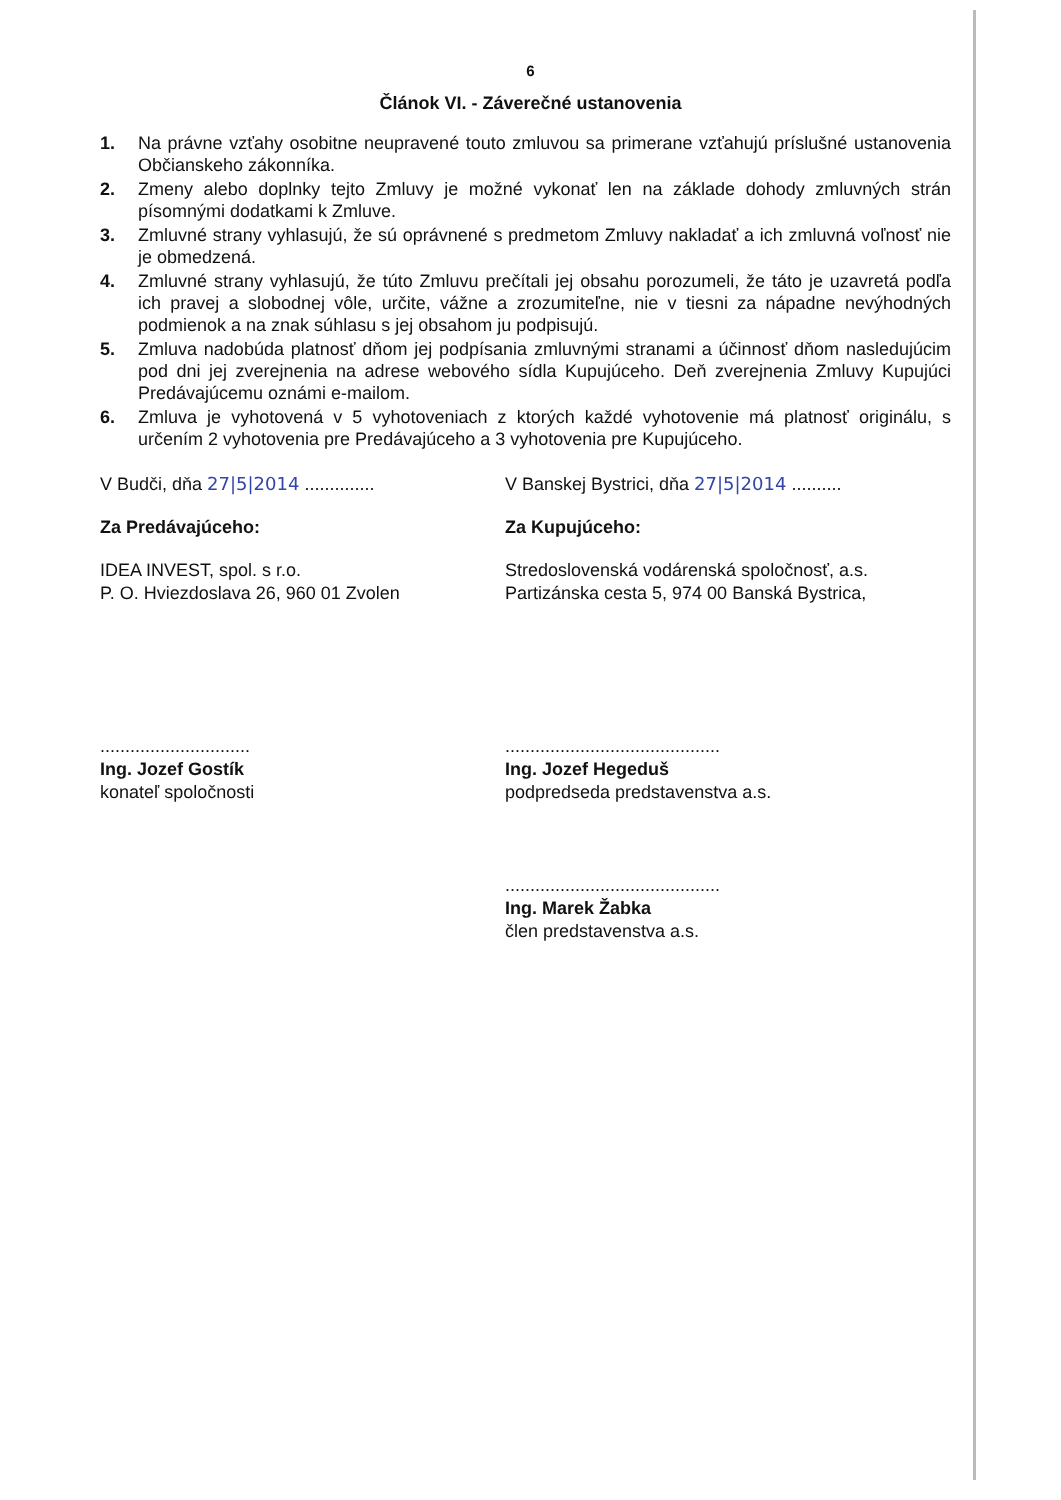6
Článok VI. - Záverečné ustanovenia
1. Na právne vzťahy osobitne neupravené touto zmluvou sa primerane vzťahujú príslušné ustanovenia Občianskeho zákonníka.
2. Zmeny alebo doplnky tejto Zmluvy je možné vykonať len na základe dohody zmluvných strán písomnými dodatkami k Zmluve.
3. Zmluvné strany vyhlasujú, že sú oprávnené s predmetom Zmluvy nakladať a ich zmluvná voľnosť nie je obmedzená.
4. Zmluvné strany vyhlasujú, že túto Zmluvu prečítali jej obsahu porozumeli, že táto je uzavretá podľa ich pravej a slobodnej vôle, určite, vážne a zrozumiteľne, nie v tiesni za nápadne nevýhodných podmienok a na znak súhlasu s jej obsahom ju podpisujú.
5. Zmluva nadobúda platnosť dňom jej podpísania zmluvnými stranami a účinnosť dňom nasledujúcim pod dni jej zverejnenia na adrese webového sídla Kupujúceho. Deň zverejnenia Zmluvy Kupujúci Predávajúcemu oznámi e-mailom.
6. Zmluva je vyhotovená v 5 vyhotoveniach z ktorých každé vyhotovenie má platnosť originálu, s určením 2 vyhotovenia pre Predávajúceho a 3 vyhotovenia pre Kupujúceho.
V Budči, dňa 27|5|2014 ..............
Za Predávajúceho:
IDEA INVEST, spol. s r.o.
P. O. Hviezdoslava 26, 960 01 Zvolen
..............................
Ing. Jozef Gostík
konateľ spoločnosti
V Banskej Bystrici, dňa 27|5|2014 ..........
Za Kupujúceho:
Stredoslovenská vodárenská spoločnosť, a.s.
Partizánska cesta 5, 974 00 Banská Bystrica,
...........................................
Ing. Jozef Hegeduš
podpredseda predstavenstva a.s.
...........................................
Ing. Marek Žabka
člen predstavenstva a.s.